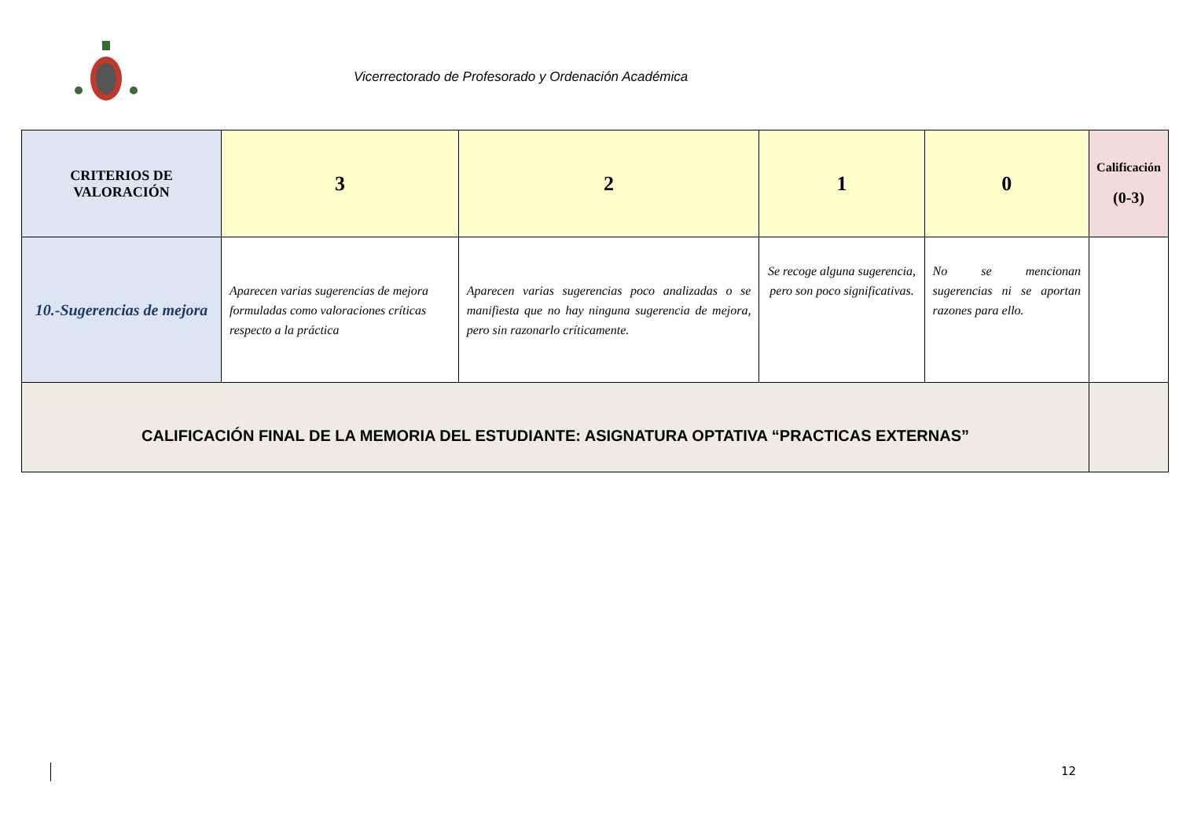Vicerrectorado de Profesorado y Ordenación Académica
| CRITERIOS DE VALORACIÓN | 3 | 2 | 1 | 0 | Calificación (0-3) |
| --- | --- | --- | --- | --- | --- |
| 10.-Sugerencias de mejora | Aparecen varias sugerencias de mejora formuladas como valoraciones críticas respecto a la práctica | Aparecen varias sugerencias poco analizadas o se manifiesta que no hay ninguna sugerencia de mejora, pero sin razonarlo críticamente. | Se recoge alguna sugerencia, pero son poco significativas. | No se mencionan sugerencias ni se aportan razones para ello. | |
| CALIFICACIÓN FINAL DE LA MEMORIA DEL ESTUDIANTE: ASIGNATURA OPTATIVA “PRACTICAS EXTERNAS” | | | | | |
12